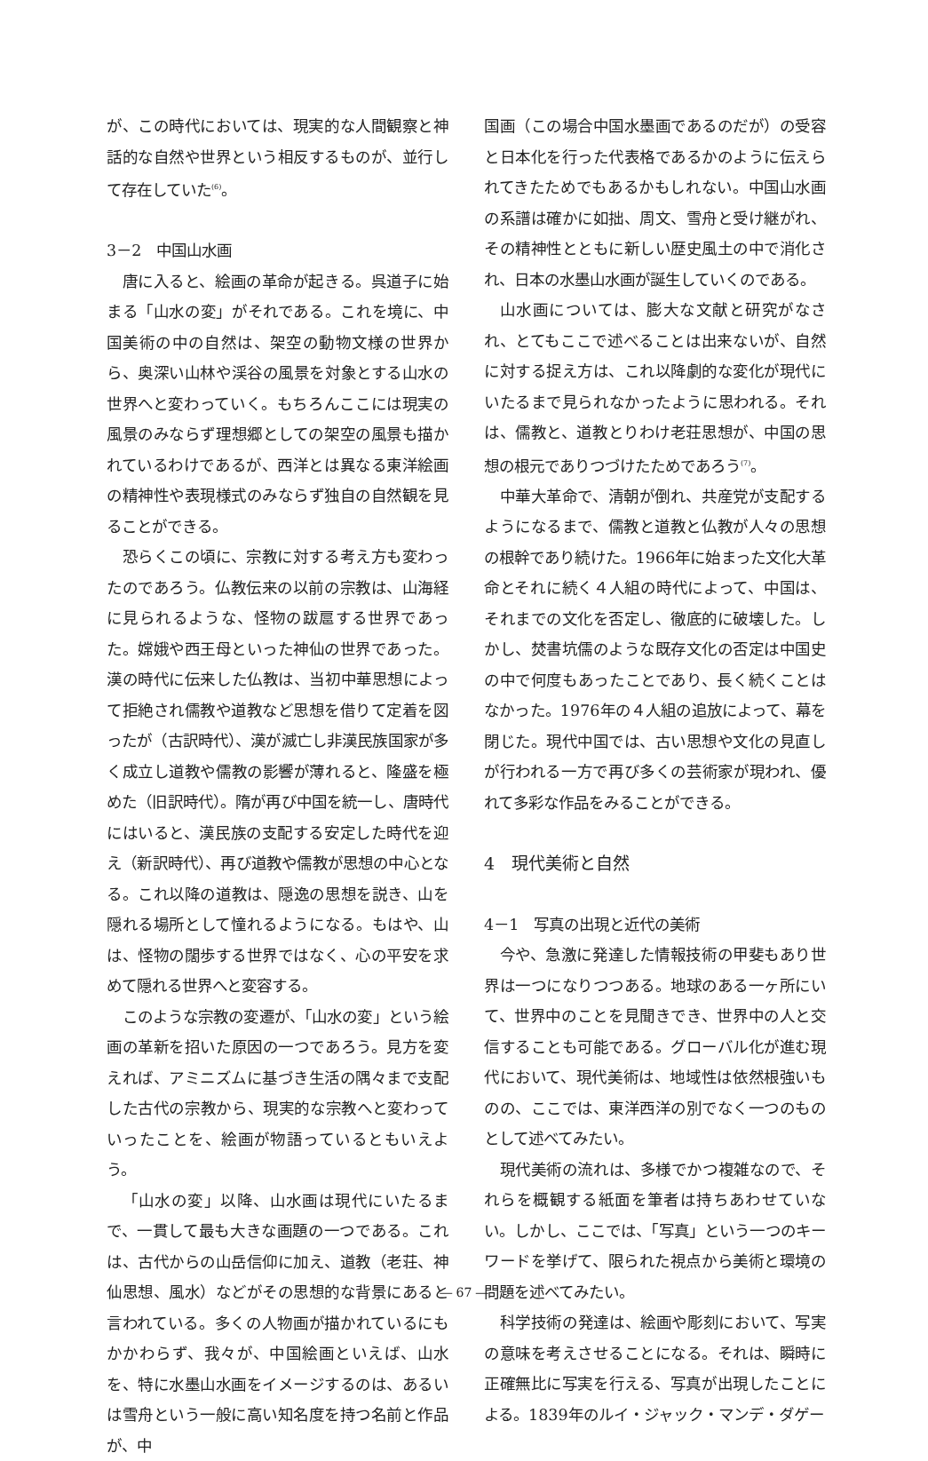が、この時代においては、現実的な人間観察と神話的な自然や世界という相反するものが、並行して存在していた<sup>(6)</sup>。
3－2　中国山水画
唐に入ると、絵画の革命が起きる。呉道子に始まる「山水の変」がそれである。これを境に、中国美術の中の自然は、架空の動物文様の世界から、奥深い山林や渓谷の風景を対象とする山水の世界へと変わっていく。もちろんここには現実の風景のみならず理想郷としての架空の風景も描かれているわけであるが、西洋とは異なる東洋絵画の精神性や表現様式のみならず独自の自然観を見ることができる。
恐らくこの頃に、宗教に対する考え方も変わったのであろう。仏教伝来の以前の宗教は、山海経に見られるような、怪物の跋扈する世界であった。嫦娥や西王母といった神仙の世界であった。漢の時代に伝来した仏教は、当初中華思想によって拒絶され儒教や道教など思想を借りて定着を図ったが（古訳時代）、漢が滅亡し非漢民族国家が多く成立し道教や儒教の影響が薄れると、隆盛を極めた（旧訳時代）。隋が再び中国を統一し、唐時代にはいると、漢民族の支配する安定した時代を迎え（新訳時代）、再び道教や儒教が思想の中心となる。これ以降の道教は、隠逸の思想を説き、山を隠れる場所として憧れるようになる。もはや、山は、怪物の闊歩する世界ではなく、心の平安を求めて隠れる世界へと変容する。
このような宗教の変遷が、「山水の変」という絵画の革新を招いた原因の一つであろう。見方を変えれば、アミニズムに基づき生活の隅々まで支配した古代の宗教から、現実的な宗教へと変わっていったことを、絵画が物語っているともいえよう。
「山水の変」以降、山水画は現代にいたるまで、一貫して最も大きな画題の一つである。これは、古代からの山岳信仰に加え、道教（老荘、神仙思想、風水）などがその思想的な背景にあると言われている。多くの人物画が描かれているにもかかわらず、我々が、中国絵画といえば、山水を、特に水墨山水画をイメージするのは、あるいは雪舟という一般に高い知名度を持つ名前と作品が、中
国画（この場合中国水墨画であるのだが）の受容と日本化を行った代表格であるかのように伝えられてきたためでもあるかもしれない。中国山水画の系譜は確かに如拙、周文、雪舟と受け継がれ、その精神性とともに新しい歴史風土の中で消化され、日本の水墨山水画が誕生していくのである。
山水画については、膨大な文献と研究がなされ、とてもここで述べることは出来ないが、自然に対する捉え方は、これ以降劇的な変化が現代にいたるまで見られなかったように思われる。それは、儒教と、道教とりわけ老荘思想が、中国の思想の根元でありつづけたためであろう<sup>(7)</sup>。
中華大革命で、清朝が倒れ、共産党が支配するようになるまで、儒教と道教と仏教が人々の思想の根幹であり続けた。1966年に始まった文化大革命とそれに続く４人組の時代によって、中国は、それまでの文化を否定し、徹底的に破壊した。しかし、焚書坑儒のような既存文化の否定は中国史の中で何度もあったことであり、長く続くことはなかった。1976年の４人組の追放によって、幕を閉じた。現代中国では、古い思想や文化の見直しが行われる一方で再び多くの芸術家が現われ、優れて多彩な作品をみることができる。
4　現代美術と自然
4－1　写真の出現と近代の美術
今や、急激に発達した情報技術の甲斐もあり世界は一つになりつつある。地球のある一ヶ所にいて、世界中のことを見聞きでき、世界中の人と交信することも可能である。グローバル化が進む現代において、現代美術は、地域性は依然根強いものの、ここでは、東洋西洋の別でなく一つのものとして述べてみたい。
現代美術の流れは、多様でかつ複雑なので、それらを概観する紙面を筆者は持ちあわせていない。しかし、ここでは、「写真」という一つのキーワードを挙げて、限られた視点から美術と環境の問題を述べてみたい。
科学技術の発達は、絵画や彫刻において、写実の意味を考えさせることになる。それは、瞬時に正確無比に写実を行える、写真が出現したことによる。1839年のルイ・ジャック・マンデ・ダゲー
― 67 ―